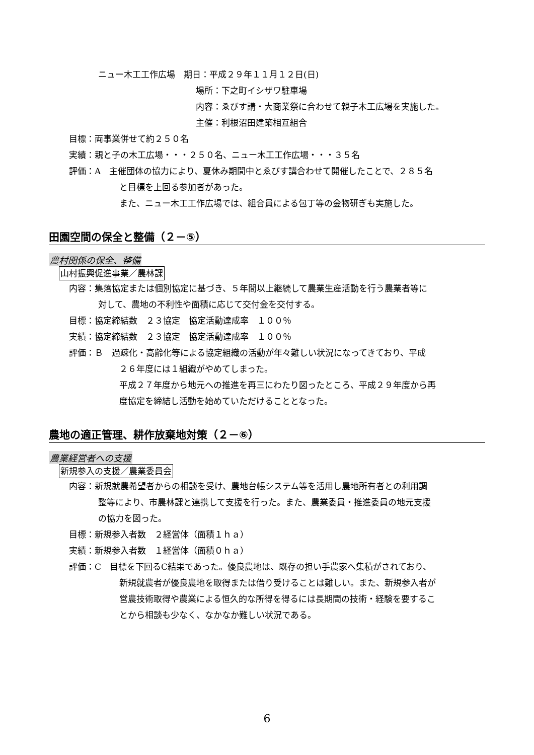ニュー木工工作広場　期日：平成２９年１１月１２日(日)
場所：下之町イシザワ駐車場
内容：ゑびす講・大商業祭に合わせて親子木工広場を実施した。
主催：利根沼田建築相互組合
目標：両事業併せて約２５０名
実績：親と子の木工広場・・・２５０名、ニュー木工工作広場・・・３５名
評価：A　主催団体の協力により、夏休み期間中とゑびす講合わせて開催したことで、２８５名
と目標を上回る参加者があった。
また、ニュー木工工作広場では、組合員による包丁等の金物研ぎも実施した。
田園空間の保全と整備（２－⑤）
農村関係の保全、整備
山村振興促進事業／農林課
内容：集落協定または個別協定に基づき、５年間以上継続して農業生産活動を行う農業者等に
対して、農地の不利性や面積に応じて交付金を交付する。
目標：協定締結数　２３協定　協定活動達成率　１００％
実績：協定締結数　２３協定　協定活動達成率　１００％
評価：Ｂ　過疎化・高齢化等による協定組織の活動が年々難しい状況になってきており、平成
２６年度には１組織がやめてしまった。
平成２７年度から地元への推進を再三にわたり図ったところ、平成２９年度から再
度協定を締結し活動を始めていただけることとなった。
農地の適正管理、耕作放棄地対策（２－⑥）
農業経営者への支援
新規参入の支援／農業委員会
内容：新規就農希望者からの相談を受け、農地台帳システム等を活用し農地所有者との利用調
整等により、市農林課と連携して支援を行った。また、農業委員・推進委員の地元支援
の協力を図った。
目標：新規参入者数　２経営体（面積１ｈａ）
実績：新規参入者数　１経営体（面積０ｈａ）
評価：C　目標を下回るC結果であった。優良農地は、既存の担い手農家へ集積がされており、
新規就農者が優良農地を取得または借り受けることは難しい。また、新規参入者が
営農技術取得や農業による恒久的な所得を得るには長期間の技術・経験を要するこ
とから相談も少なく、なかなか難しい状況である。
6